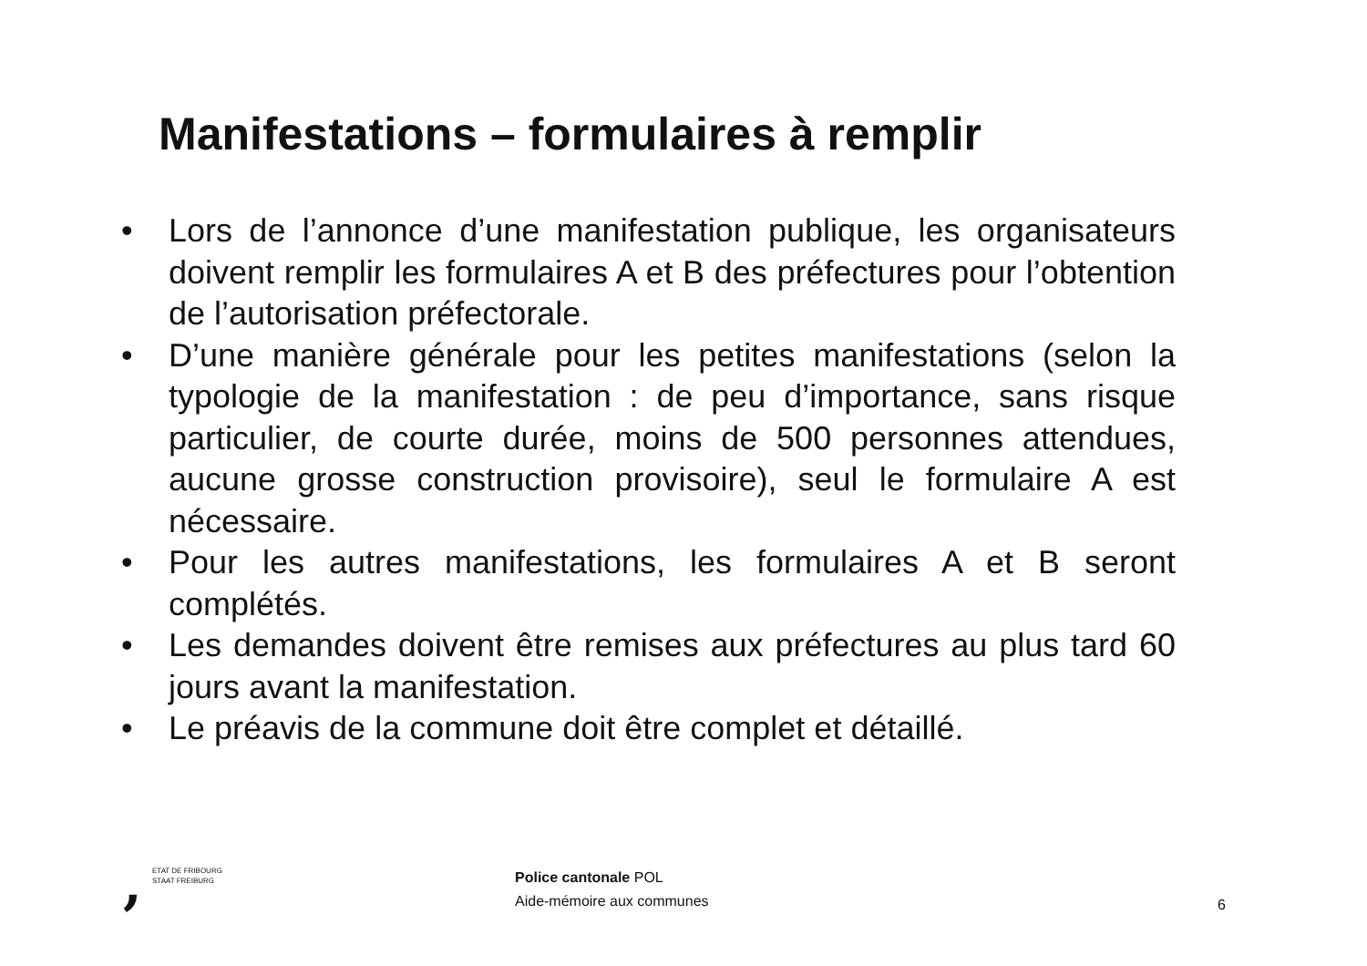Manifestations – formulaires à remplir
• Lors de l’annonce d’une manifestation publique, les organisateurs doivent remplir les formulaires A et B des préfectures pour l’obtention de l’autorisation préfectorale.
• D’une manière générale pour les petites manifestations (selon la typologie de la manifestation : de peu d’importance, sans risque particulier, de courte durée, moins de 500 personnes attendues, aucune grosse construction provisoire), seul le formulaire A est nécessaire.
• Pour les autres manifestations, les formulaires A et B seront complétés.
• Les demandes doivent être remises aux préfectures au plus tard 60 jours avant la manifestation.
• Le préavis de la commune doit être complet et détaillé.
,
ETAT DE FRIBOURG
STAAT FREIBURG
Police cantonale POL
Aide-mémoire aux communes
6